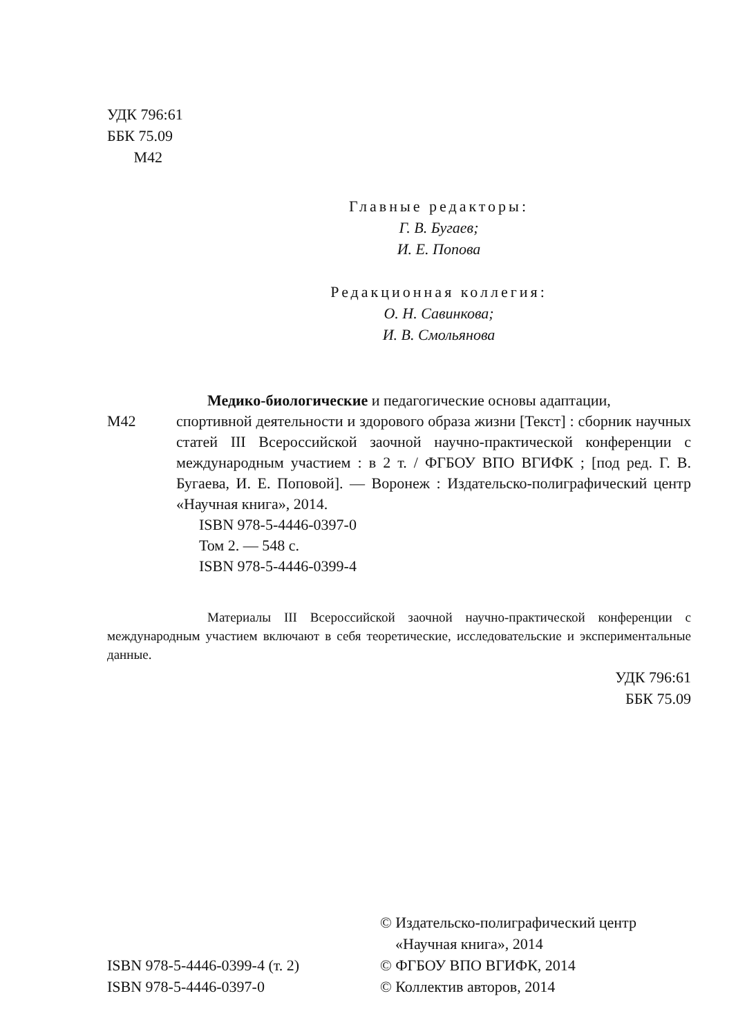УДК 796:61
ББК 75.09
М42
Главные редакторы:
Г. В. Бугаев;
И. Е. Попова
Редакционная коллегия:
О. Н. Савинкова;
И. В. Смольянова
Медико-биологические и педагогические основы адаптации,
М42 спортивной деятельности и здорового образа жизни [Текст] : сборник научных статей III Всероссийской заочной научно-практической конференции с международным участием : в 2 т. / ФГБОУ ВПО ВГИФК ; [под ред. Г. В. Бугаева, И. Е. Поповой]. — Воронеж : Издательско-полиграфический центр «Научная книга», 2014.
ISBN 978-5-4446-0397-0
Том 2. — 548 с.
ISBN 978-5-4446-0399-4
Материалы III Всероссийской заочной научно-практической конференции с международным участием включают в себя теоретические, исследовательские и экспериментальные данные.
УДК 796:61
ББК 75.09
ISBN 978-5-4446-0399-4 (т. 2)
ISBN 978-5-4446-0397-0
© Издательско-полиграфический центр
«Научная книга», 2014
© ФГБОУ ВПО ВГИФК, 2014
© Коллектив авторов, 2014